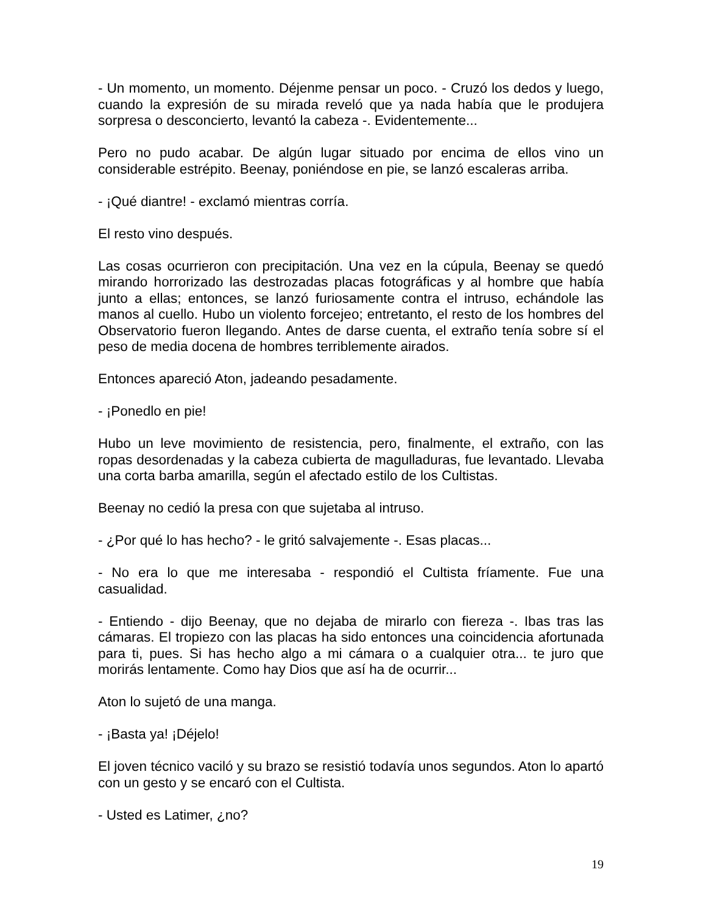- Un momento, un momento. Déjenme pensar un poco. - Cruzó los dedos y luego, cuando la expresión de su mirada reveló que ya nada había que le produjera sorpresa o desconcierto, levantó la cabeza -. Evidentemente...
Pero no pudo acabar. De algún lugar situado por encima de ellos vino un considerable estrépito. Beenay, poniéndose en pie, se lanzó escaleras arriba.
- ¡Qué diantre! - exclamó mientras corría.
El resto vino después.
Las cosas ocurrieron con precipitación. Una vez en la cúpula, Beenay se quedó mirando horrorizado las destrozadas placas fotográficas y al hombre que había junto a ellas; entonces, se lanzó furiosamente contra el intruso, echándole las manos al cuello. Hubo un violento forcejeo; entretanto, el resto de los hombres del Observatorio fueron llegando. Antes de darse cuenta, el extraño tenía sobre sí el peso de media docena de hombres terriblemente airados.
Entonces apareció Aton, jadeando pesadamente.
- ¡Ponedlo en pie!
Hubo un leve movimiento de resistencia, pero, finalmente, el extraño, con las ropas desordenadas y la cabeza cubierta de magulladuras, fue levantado. Llevaba una corta barba amarilla, según el afectado estilo de los Cultistas.
Beenay no cedió la presa con que sujetaba al intruso.
- ¿Por qué lo has hecho? - le gritó salvajemente -. Esas placas...
- No era lo que me interesaba - respondió el Cultista fríamente. Fue una casualidad.
- Entiendo - dijo Beenay, que no dejaba de mirarlo con fiereza -. Ibas tras las cámaras. El tropiezo con las placas ha sido entonces una coincidencia afortunada para ti, pues. Si has hecho algo a mi cámara o a cualquier otra... te juro que morirás lentamente. Como hay Dios que así ha de ocurrir...
Aton lo sujetó de una manga.
- ¡Basta ya! ¡Déjelo!
El joven técnico vaciló y su brazo se resistió todavía unos segundos. Aton lo apartó con un gesto y se encaró con el Cultista.
- Usted es Latimer, ¿no?
19